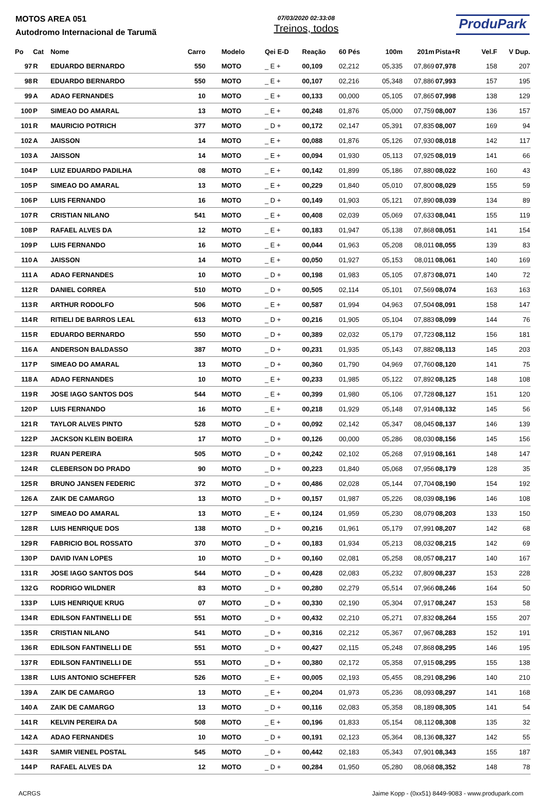MOTOS AREA 051
Autodromo Internacional de Tarumã
07/03/2020 02:33:08
Treinos, todos
ProduPark
| Po | Cat | Nome | Carro | Modelo | Qei E-D | Reação | 60 Pés | 100m | 201m | Pista+R | Vel.F | V Dup. |
| --- | --- | --- | --- | --- | --- | --- | --- | --- | --- | --- | --- | --- |
| 97 | R | EDUARDO BERNARDO | 550 | MOTO | _ E + | 00,109 | 02,212 | 05,335 | 07,869 | 07,978 | 158 | 207 |
| 98 | R | EDUARDO BERNARDO | 550 | MOTO | _ E + | 00,107 | 02,216 | 05,348 | 07,886 | 07,993 | 157 | 195 |
| 99 | A | ADAO FERNANDES | 10 | MOTO | _ E + | 00,133 | 00,000 | 05,105 | 07,865 | 07,998 | 138 | 129 |
| 100 | P | SIMEAO DO AMARAL | 13 | MOTO | _ E + | 00,248 | 01,876 | 05,000 | 07,759 | 08,007 | 136 | 157 |
| 101 | R | MAURICIO POTRICH | 377 | MOTO | _ D + | 00,172 | 02,147 | 05,391 | 07,835 | 08,007 | 169 | 94 |
| 102 | A | JAISSON | 14 | MOTO | _ E + | 00,088 | 01,876 | 05,126 | 07,930 | 08,018 | 142 | 117 |
| 103 | A | JAISSON | 14 | MOTO | _ E + | 00,094 | 01,930 | 05,113 | 07,925 | 08,019 | 141 | 66 |
| 104 | P | LUIZ EDUARDO PADILHA | 08 | MOTO | _ E + | 00,142 | 01,899 | 05,186 | 07,880 | 08,022 | 160 | 43 |
| 105 | P | SIMEAO DO AMARAL | 13 | MOTO | _ E + | 00,229 | 01,840 | 05,010 | 07,800 | 08,029 | 155 | 59 |
| 106 | P | LUIS FERNANDO | 16 | MOTO | _ D + | 00,149 | 01,903 | 05,121 | 07,890 | 08,039 | 134 | 89 |
| 107 | R | CRISTIAN NILANO | 541 | MOTO | _ E + | 00,408 | 02,039 | 05,069 | 07,633 | 08,041 | 155 | 119 |
| 108 | P | RAFAEL ALVES DA | 12 | MOTO | _ E + | 00,183 | 01,947 | 05,138 | 07,868 | 08,051 | 141 | 154 |
| 109 | P | LUIS FERNANDO | 16 | MOTO | _ E + | 00,044 | 01,963 | 05,208 | 08,011 | 08,055 | 139 | 83 |
| 110 | A | JAISSON | 14 | MOTO | _ E + | 00,050 | 01,927 | 05,153 | 08,011 | 08,061 | 140 | 169 |
| 111 | A | ADAO FERNANDES | 10 | MOTO | _ D + | 00,198 | 01,983 | 05,105 | 07,873 | 08,071 | 140 | 72 |
| 112 | R | DANIEL CORREA | 510 | MOTO | _ D + | 00,505 | 02,114 | 05,101 | 07,569 | 08,074 | 163 | 163 |
| 113 | R | ARTHUR RODOLFO | 506 | MOTO | _ E + | 00,587 | 01,994 | 04,963 | 07,504 | 08,091 | 158 | 147 |
| 114 | R | RITIELI DE BARROS LEAL | 613 | MOTO | _ D + | 00,216 | 01,905 | 05,104 | 07,883 | 08,099 | 144 | 76 |
| 115 | R | EDUARDO BERNARDO | 550 | MOTO | _ D + | 00,389 | 02,032 | 05,179 | 07,723 | 08,112 | 156 | 181 |
| 116 | A | ANDERSON BALDASSO | 387 | MOTO | _ D + | 00,231 | 01,935 | 05,143 | 07,882 | 08,113 | 145 | 203 |
| 117 | P | SIMEAO DO AMARAL | 13 | MOTO | _ D + | 00,360 | 01,790 | 04,969 | 07,760 | 08,120 | 141 | 75 |
| 118 | A | ADAO FERNANDES | 10 | MOTO | _ E + | 00,233 | 01,985 | 05,122 | 07,892 | 08,125 | 148 | 108 |
| 119 | R | JOSE IAGO SANTOS DOS | 544 | MOTO | _ E + | 00,399 | 01,980 | 05,106 | 07,728 | 08,127 | 151 | 120 |
| 120 | P | LUIS FERNANDO | 16 | MOTO | _ E + | 00,218 | 01,929 | 05,148 | 07,914 | 08,132 | 145 | 56 |
| 121 | R | TAYLOR ALVES PINTO | 528 | MOTO | _ D + | 00,092 | 02,142 | 05,347 | 08,045 | 08,137 | 146 | 139 |
| 122 | P | JACKSON KLEIN BOEIRA | 17 | MOTO | _ D + | 00,126 | 00,000 | 05,286 | 08,030 | 08,156 | 145 | 156 |
| 123 | R | RUAN PEREIRA | 505 | MOTO | _ D + | 00,242 | 02,102 | 05,268 | 07,919 | 08,161 | 148 | 147 |
| 124 | R | CLEBERSON DO PRADO | 90 | MOTO | _ D + | 00,223 | 01,840 | 05,068 | 07,956 | 08,179 | 128 | 35 |
| 125 | R | BRUNO JANSEN FEDERIC | 372 | MOTO | _ D + | 00,486 | 02,028 | 05,144 | 07,704 | 08,190 | 154 | 192 |
| 126 | A | ZAIK DE CAMARGO | 13 | MOTO | _ D + | 00,157 | 01,987 | 05,226 | 08,039 | 08,196 | 146 | 108 |
| 127 | P | SIMEAO DO AMARAL | 13 | MOTO | _ E + | 00,124 | 01,959 | 05,230 | 08,079 | 08,203 | 133 | 150 |
| 128 | R | LUIS HENRIQUE DOS | 138 | MOTO | _ D + | 00,216 | 01,961 | 05,179 | 07,991 | 08,207 | 142 | 68 |
| 129 | R | FABRICIO BOL ROSSATO | 370 | MOTO | _ D + | 00,183 | 01,934 | 05,213 | 08,032 | 08,215 | 142 | 69 |
| 130 | P | DAVID IVAN LOPES | 10 | MOTO | _ D + | 00,160 | 02,081 | 05,258 | 08,057 | 08,217 | 140 | 167 |
| 131 | R | JOSE IAGO SANTOS DOS | 544 | MOTO | _ D + | 00,428 | 02,083 | 05,232 | 07,809 | 08,237 | 153 | 228 |
| 132 | G | RODRIGO WILDNER | 83 | MOTO | _ D + | 00,280 | 02,279 | 05,514 | 07,966 | 08,246 | 164 | 50 |
| 133 | P | LUIS HENRIQUE KRUG | 07 | MOTO | _ D + | 00,330 | 02,190 | 05,304 | 07,917 | 08,247 | 153 | 58 |
| 134 | R | EDILSON FANTINELLI DE | 551 | MOTO | _ D + | 00,432 | 02,210 | 05,271 | 07,832 | 08,264 | 155 | 207 |
| 135 | R | CRISTIAN NILANO | 541 | MOTO | _ D + | 00,316 | 02,212 | 05,367 | 07,967 | 08,283 | 152 | 191 |
| 136 | R | EDILSON FANTINELLI DE | 551 | MOTO | _ D + | 00,427 | 02,115 | 05,248 | 07,868 | 08,295 | 146 | 195 |
| 137 | R | EDILSON FANTINELLI DE | 551 | MOTO | _ D + | 00,380 | 02,172 | 05,358 | 07,915 | 08,295 | 155 | 138 |
| 138 | R | LUIS ANTONIO SCHEFFER | 526 | MOTO | _ E + | 00,005 | 02,193 | 05,455 | 08,291 | 08,296 | 140 | 210 |
| 139 | A | ZAIK DE CAMARGO | 13 | MOTO | _ E + | 00,204 | 01,973 | 05,236 | 08,093 | 08,297 | 141 | 168 |
| 140 | A | ZAIK DE CAMARGO | 13 | MOTO | _ D + | 00,116 | 02,083 | 05,358 | 08,189 | 08,305 | 141 | 54 |
| 141 | R | KELVIN PEREIRA DA | 508 | MOTO | _ E + | 00,196 | 01,833 | 05,154 | 08,112 | 08,308 | 135 | 32 |
| 142 | A | ADAO FERNANDES | 10 | MOTO | _ D + | 00,191 | 02,123 | 05,364 | 08,136 | 08,327 | 142 | 55 |
| 143 | R | SAMIR VIENEL POSTAL | 545 | MOTO | _ D + | 00,442 | 02,183 | 05,343 | 07,901 | 08,343 | 155 | 187 |
| 144 | P | RAFAEL ALVES DA | 12 | MOTO | _ D + | 00,284 | 01,950 | 05,280 | 08,068 | 08,352 | 148 | 78 |
ACRGS Jaime Kopp - (0xx51) 8449-9083 - www.produpark.com